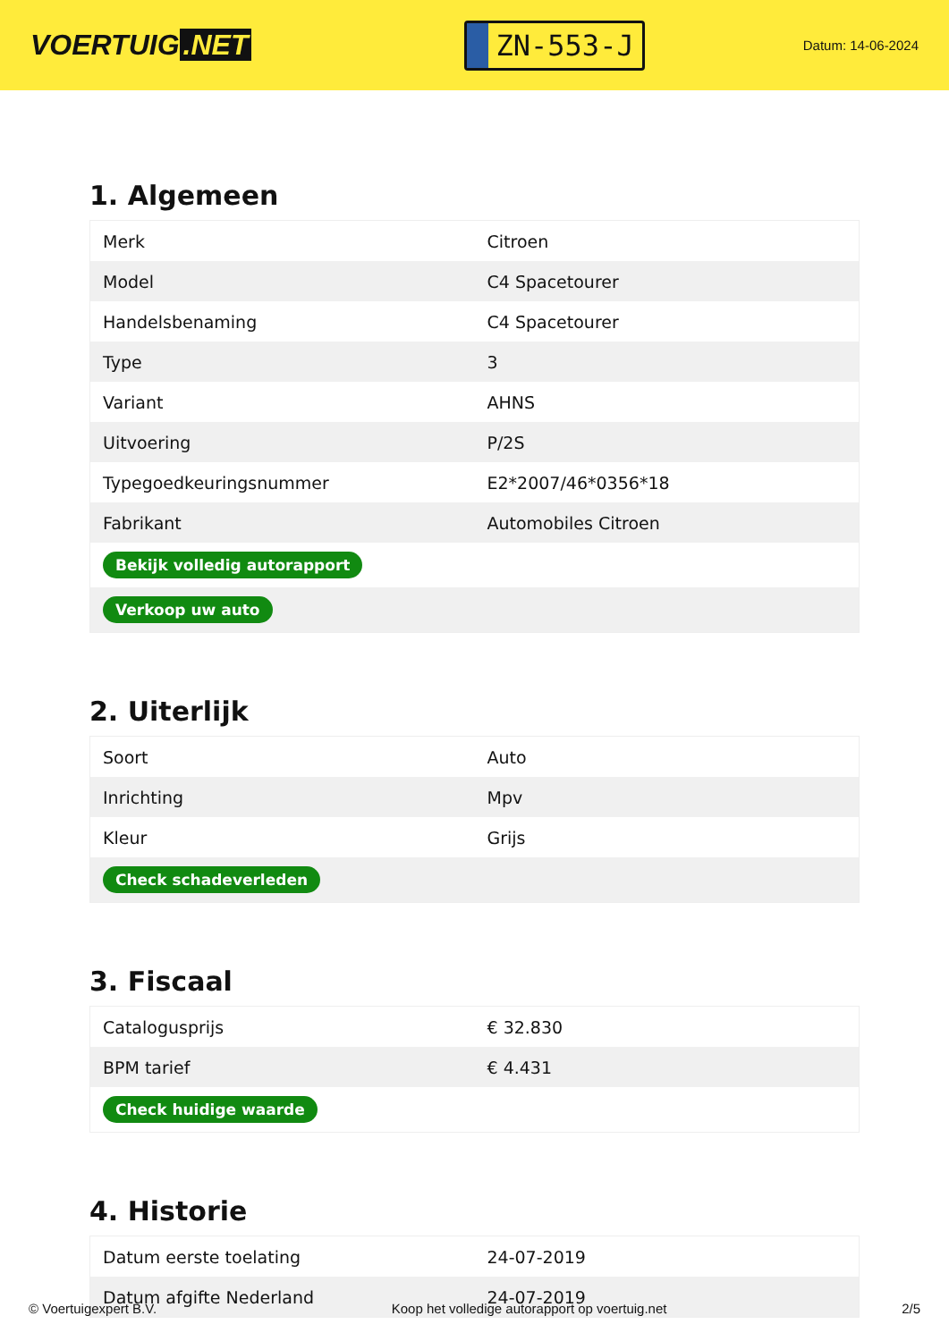VOERTUIG.NET
ZN-553-J
Datum: 14-06-2024
1. Algemeen
| Merk | Citroen |
| Model | C4 Spacetourer |
| Handelsbenaming | C4 Spacetourer |
| Type | 3 |
| Variant | AHNS |
| Uitvoering | P/2S |
| Typegoedkeuringsnummer | E2*2007/46*0356*18 |
| Fabrikant | Automobiles Citroen |
| Bekijk volledig autorapport | |
| Verkoop uw auto | |
2. Uiterlijk
| Soort | Auto |
| Inrichting | Mpv |
| Kleur | Grijs |
| Check schadeverleden | |
3. Fiscaal
| Catalogusprijs | € 32.830 |
| BPM tarief | € 4.431 |
| Check huidige waarde | |
4. Historie
| Datum eerste toelating | 24-07-2019 |
| Datum afgifte Nederland | 24-07-2019 |
© Voertuigexpert B.V. Koop het volledige autorapport op voertuig.net 2/5